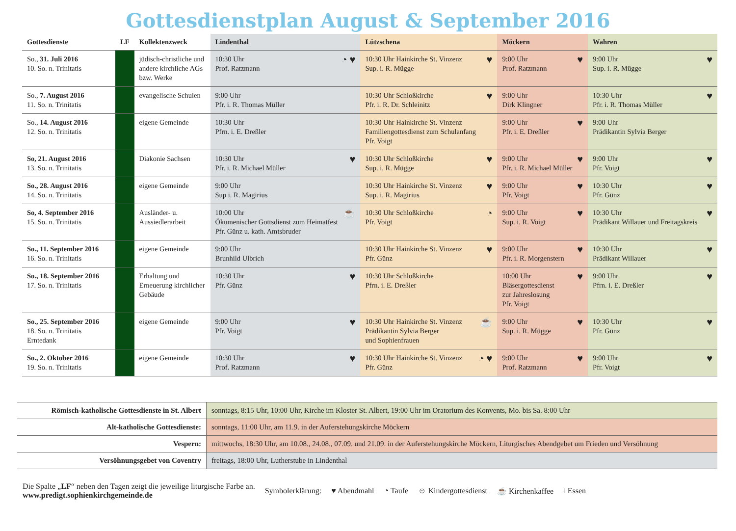Gottesdienstplan August & September 2016
| Gottesdienste | LF | Kollektenzweck | Lindenthal | Lützschena | Möckern | Wahren |
| --- | --- | --- | --- | --- | --- | --- |
| So., 31. Juli 2016 10. So. n. Trinitatis | | jüdisch-christliche und andere kirchliche AGs bzw. Werke | ◔ ♥ 10:30 Uhr Prof. Ratzmann | ♥ 10:30 Uhr Hainkirche St. Vinzenz Sup. i. R. Mügge | ♥ 9:00 Uhr Prof. Ratzmann | ♥ 9:00 Uhr Sup. i. R. Mügge |
| So., 7. August 2016 11. So. n. Trinitatis | | evangelische Schulen | 9:00 Uhr Pfr. i. R. Thomas Müller | ♥ 10:30 Uhr Schloßkirche Pfr. i. R. Dr. Schleinitz | 9:00 Uhr Dirk Klingner | ♥ 10:30 Uhr Pfr. i. R. Thomas Müller |
| So., 14. August 2016 12. So. n. Trinitatis | | eigene Gemeinde | 10:30 Uhr Pfrn. i. E. Dreßler | 10:30 Uhr Hainkirche St. Vinzenz Familiengottesdienst zum Schulanfang Pfr. Voigt | ♥ 9:00 Uhr Pfr. i. E. Dreßler | 9:00 Uhr Prädikantin Sylvia Berger |
| So, 21. August 2016 13. So. n. Trinitatis | | Diakonie Sachsen | ♥ 10:30 Uhr Pfr. i. R. Michael Müller | ♥ 10:30 Uhr Schloßkirche Sup. i. R. Mügge | ♥ 9:00 Uhr Pfr. i. R. Michael Müller | ♥ 9:00 Uhr Pfr. Voigt |
| So., 28. August 2016 14. So. n. Trinitatis | | eigene Gemeinde | 9:00 Uhr Sup i. R. Magirius | ♥ 10:30 Uhr Hainkirche St. Vinzenz Sup. i. R. Magirius | ♥ 9:00 Uhr Pfr. Voigt | ♥ 10:30 Uhr Pfr. Günz |
| So, 4. September 2016 15. So. n. Trinitatis | | Ausländer- u. Aussiedlerarbeit | ☕ 10:00 Uhr Ökumenischer Gottsdienst zum Heimatfest Pfr. Günz u. kath. Amtsbruder | ◔ 10:30 Uhr Schloßkirche Pfr. Voigt | ♥ 9:00 Uhr Sup. i. R. Voigt | ♥ 10:30 Uhr Prädikant Willauer und Freitagskreis |
| So., 11. September 2016 16. So. n. Trinitatis | | eigene Gemeinde | 9:00 Uhr Brunhild Ulbrich | ♥ 10:30 Uhr Hainkirche St. Vinzenz Pfr. Günz | ♥ 9:00 Uhr Pfr. i. R. Morgenstern | ♥ 10:30 Uhr Prädikant Willauer |
| So., 18. September 2016 17. So. n. Trinitatis | | Erhaltung und Erneuerung kirchlicher Gebäude | ♥ 10:30 Uhr Pfr. Günz | 10:30 Uhr Schloßkirche Pfrn. i. E. Dreßler | ♥ 10:00 Uhr Bläsergottesdienst zur Jahreslosung Pfr. Voigt | ♥ 9:00 Uhr Pfrn. i. E. Dreßler |
| So., 25. September 2016 18. So. n. Trinitatis Erntedank | | eigene Gemeinde | ♥ 9:00 Uhr Pfr. Voigt | ☕ 10:30 Uhr Hainkirche St. Vinzenz Prädikantin Sylvia Berger und Sophienfrauen | ♥ 9:00 Uhr Sup. i. R. Mügge | ♥ 10:30 Uhr Pfr. Günz |
| So., 2. Oktober 2016 19. So. n. Trinitatis | | eigene Gemeinde | ♥ 10:30 Uhr Prof. Ratzmann | ◔ ♥ 10:30 Uhr Hainkirche St. Vinzenz Pfr. Günz | ♥ 9:00 Uhr Prof. Ratzmann | ♥ 9:00 Uhr Pfr. Voigt |
| Römisch-katholische Gottesdienste in St. Albert | sonntags, 8:15 Uhr, 10:00 Uhr, Kirche im Kloster St. Albert, 19:00 Uhr im Oratorium des Konvents, Mo. bis Sa. 8:00 Uhr |
| Alt-katholische Gottesdienste: | sonntags, 11:00 Uhr, am 11.9. in der Auferstehungskirche Möckern |
| Vespern: | mittwochs, 18:30 Uhr, am 10.08., 24.08., 07.09. und 21.09. in der Auferstehungskirche Möckern, Liturgisches Abendgebet um Frieden und Versöhnung |
| Versöhnungsgebet von Coventry | freitags, 18:00 Uhr, Lutherstube in Lindenthal |
Die Spalte „LF“ neben den Tagen zeigt die jeweilige liturgische Farbe an.
www.predigt.sophienkirchgemeinde.de
Symbolerklärung: ♥ Abendmahl ◔ Taufe ☺ Kindergottesdienst ☕ Kirchenkaffee ‖ Essen